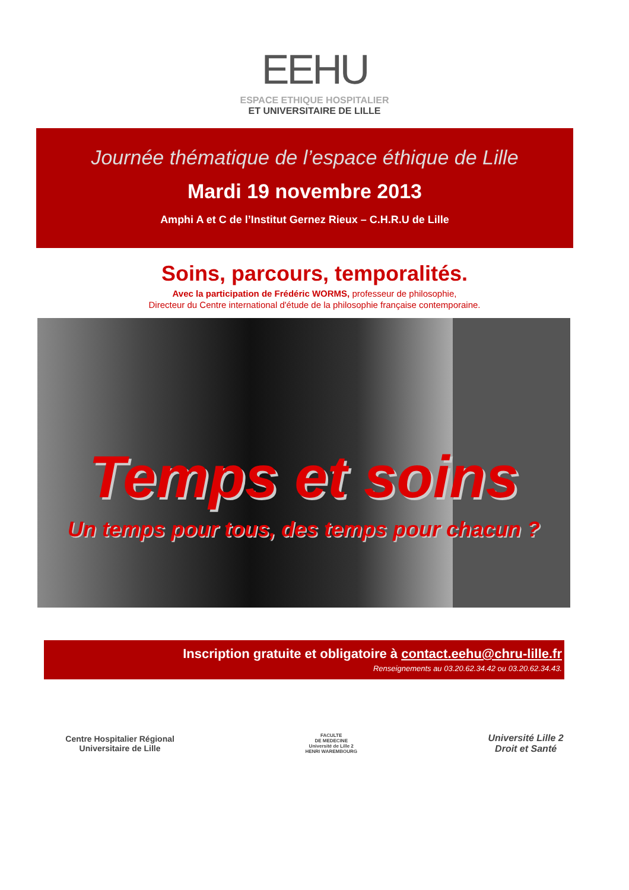EEHU
ESPACE ETHIQUE HOSPITALIER
ET UNIVERSITAIRE DE LILLE
Journée thématique de l’espace éthique de Lille
Mardi 19 novembre 2013
Amphi A et C de l’Institut Gernez Rieux – C.H.R.U de Lille
Soins, parcours, temporalités.
Avec la participation de Frédéric WORMS, professeur de philosophie,
Directeur du Centre international d'étude de la philosophie française contemporaine.
Temps et soins
Un temps pour tous, des temps pour chacun ?
Inscription gratuite et obligatoire à contact.eehu@chru-lille.fr
Renseignements au 03.20.62.34.42 ou 03.20.62.34.43.
Centre Hospitalier Régional
Universitaire de Lille
FACULTE
DE MEDECINE
Université de Lille 2
HENRI WAREMBOURG
Université Lille 2
Droit et Santé